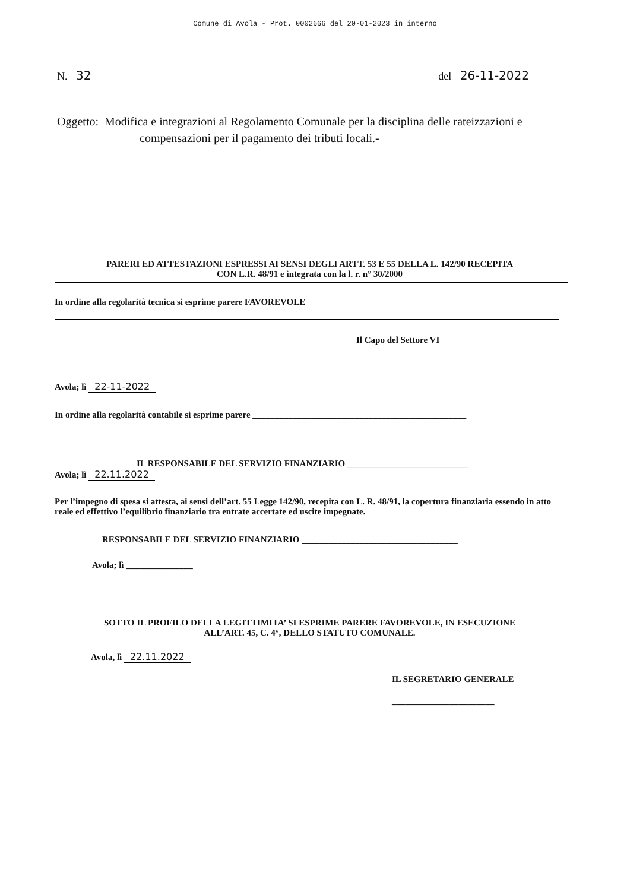Comune di Avola - Prot. 0002666 del 20-01-2023 in interno
N. 32 del 26-11-2022
Oggetto: Modifica e integrazioni al Regolamento Comunale per la disciplina delle rateizzazioni e
compensazioni per il pagamento dei tributi locali.-
PARERI ED ATTESTAZIONI ESPRESSI AI SENSI DEGLI ARTT. 53 E 55 DELLA L. 142/90 RECEPITA
CON L.R. 48/91 e integrata con la l. r. n° 30/2000
In ordine alla regolarità tecnica si esprime parere FAVOREVOLE
Il Capo del Settore VI
Avola; lì 22-11-2022
In ordine alla regolarità contabile si esprime parere ________________________________________________
IL RESPONSABILE DEL SERVIZIO FINANZIARIO ___________________________
Avola; lì 22.11.2022
Per l’impegno di spesa si attesta, ai sensi dell’art. 55 Legge 142/90, recepita con L. R. 48/91, la copertura finanziaria essendo in atto reale ed effettivo l’equilibrio finanziario tra entrate accertate ed uscite impegnate.
RESPONSABILE DEL SERVIZIO FINANZIARIO ___________________________________
Avola; lì _______________
SOTTO IL PROFILO DELLA LEGITTIMITA’ SI ESPRIME PARERE FAVOREVOLE, IN ESECUZIONE
ALL’ART. 45, C. 4°, DELLO STATUTO COMUNALE.
Avola, lì 22.11.2022
IL SEGRETARIO GENERALE
_______________________